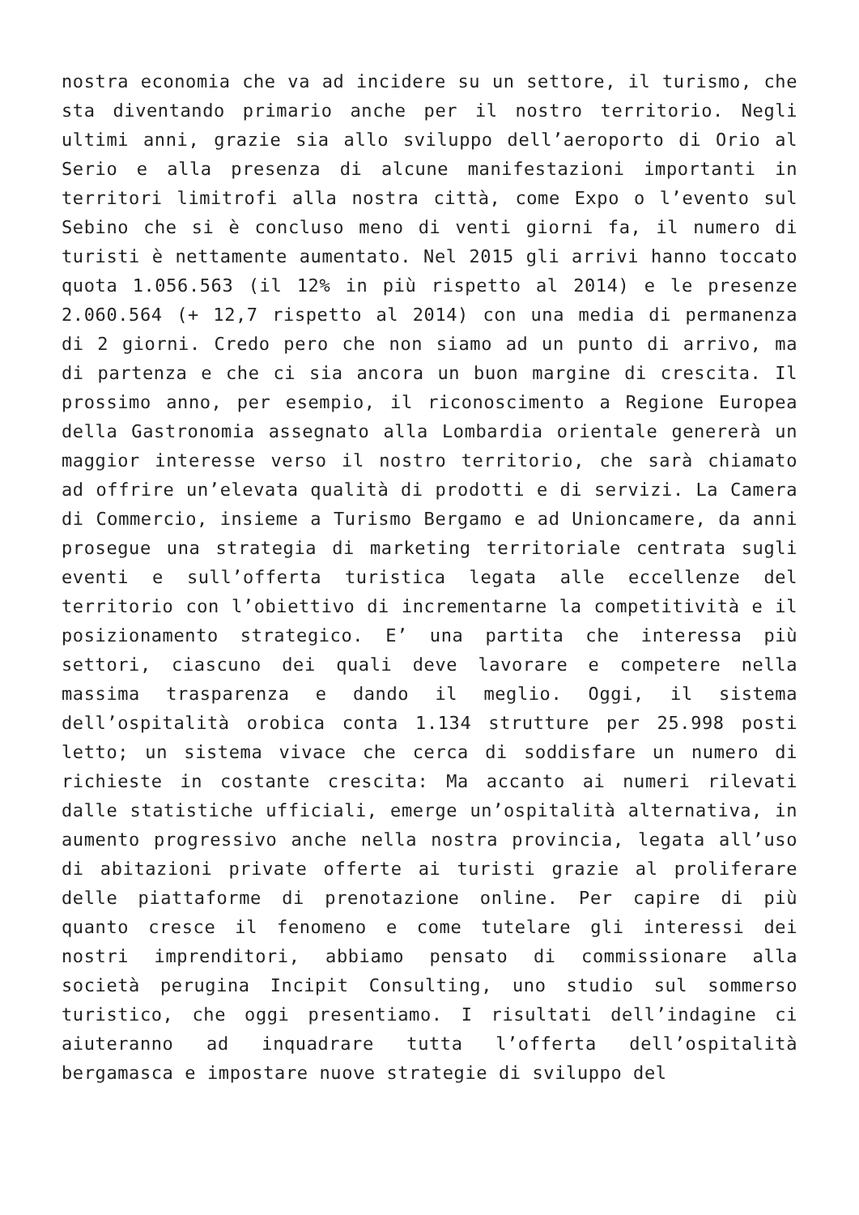nostra economia che va ad incidere su un settore, il turismo, che sta diventando primario anche per il nostro territorio. Negli ultimi anni, grazie sia allo sviluppo dell’aeroporto di Orio al Serio e alla presenza di alcune manifestazioni importanti in territori limitrofi alla nostra città, come Expo o l’evento sul Sebino che si è concluso meno di venti giorni fa, il numero di turisti è nettamente aumentato. Nel 2015 gli arrivi hanno toccato quota 1.056.563 (il 12% in più rispetto al 2014) e le presenze 2.060.564 (+ 12,7 rispetto al 2014) con una media di permanenza di 2 giorni. Credo pero che non siamo ad un punto di arrivo, ma di partenza e che ci sia ancora un buon margine di crescita. Il prossimo anno, per esempio, il riconoscimento a Regione Europea della Gastronomia assegnato alla Lombardia orientale genererà un maggior interesse verso il nostro territorio, che sarà chiamato ad offrire un’elevata qualità di prodotti e di servizi. La Camera di Commercio, insieme a Turismo Bergamo e ad Unioncamere, da anni prosegue una strategia di marketing territoriale centrata sugli eventi e sull’offerta turistica legata alle eccellenze del territorio con l’obiettivo di incrementarne la competitività e il posizionamento strategico. E’ una partita che interessa più settori, ciascuno dei quali deve lavorare e competere nella massima trasparenza e dando il meglio. Oggi, il sistema dell’ospitalità orobica conta 1.134 strutture per 25.998 posti letto; un sistema vivace che cerca di soddisfare un numero di richieste in costante crescita: Ma accanto ai numeri rilevati dalle statistiche ufficiali, emerge un’ospitalità alternativa, in aumento progressivo anche nella nostra provincia, legata all’uso di abitazioni private offerte ai turisti grazie al proliferare delle piattaforme di prenotazione online. Per capire di più quanto cresce il fenomeno e come tutelare gli interessi dei nostri imprenditori, abbiamo pensato di commissionare alla società perugina Incipit Consulting, uno studio sul sommerso turistico, che oggi presentiamo. I risultati dell’indagine ci aiuteranno ad inquadrare tutta l’offerta dell’ospitalità bergamasca e impostare nuove strategie di sviluppo del